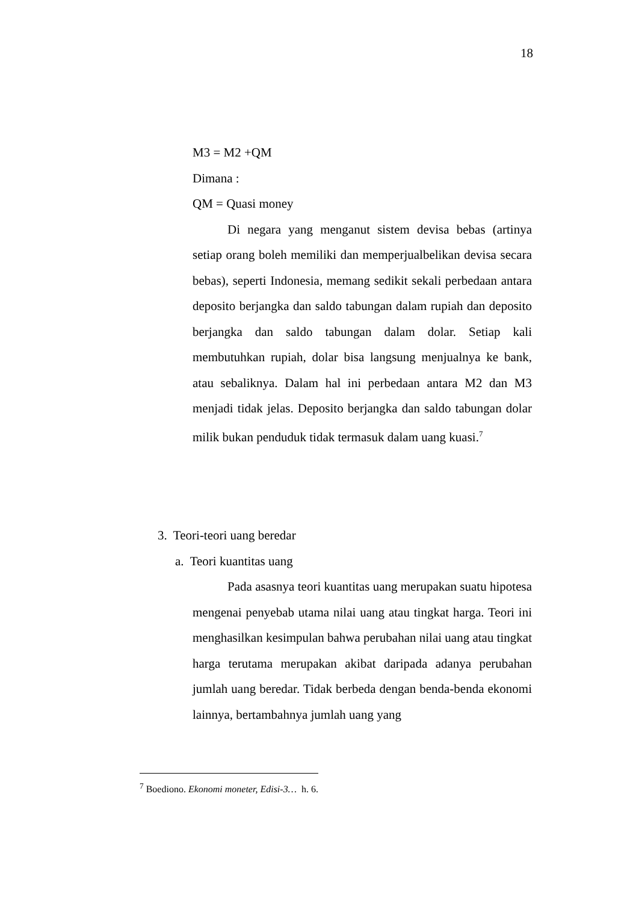18
M3 = M2 +QM
Dimana :
QM = Quasi money
Di negara yang menganut sistem devisa bebas (artinya setiap orang boleh memiliki dan memperjualbelikan devisa secara bebas), seperti Indonesia, memang sedikit sekali perbedaan antara deposito berjangka dan saldo tabungan dalam rupiah dan deposito berjangka dan saldo tabungan dalam dolar. Setiap kali membutuhkan rupiah, dolar bisa langsung menjualnya ke bank, atau sebaliknya. Dalam hal ini perbedaan antara M2 dan M3 menjadi tidak jelas. Deposito berjangka dan saldo tabungan dolar milik bukan penduduk tidak termasuk dalam uang kuasi.<sup>7</sup>
3. Teori-teori uang beredar
a. Teori kuantitas uang
Pada asasnya teori kuantitas uang merupakan suatu hipotesa mengenai penyebab utama nilai uang atau tingkat harga. Teori ini menghasilkan kesimpulan bahwa perubahan nilai uang atau tingkat harga terutama merupakan akibat daripada adanya perubahan jumlah uang beredar. Tidak berbeda dengan benda-benda ekonomi lainnya, bertambahnya jumlah uang yang
<sup>7</sup> Boediono. Ekonomi moneter, Edisi-3… h. 6.